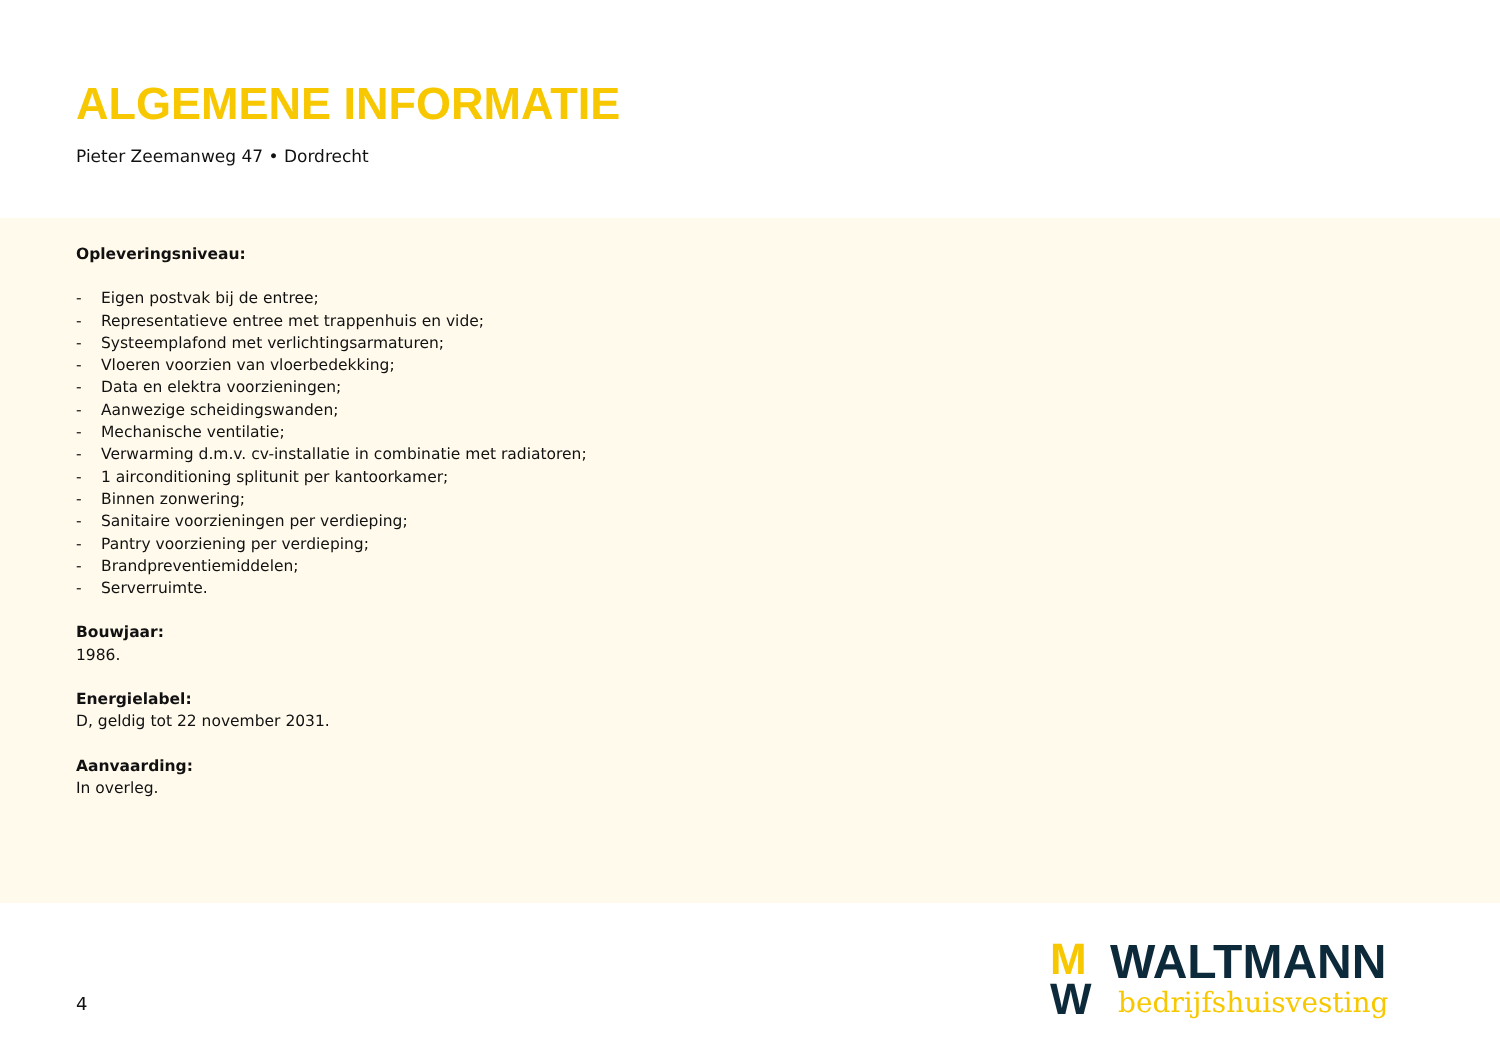ALGEMENE INFORMATIE
Pieter Zeemanweg 47 • Dordrecht
Opleveringsniveau:
- Eigen postvak bij de entree;
- Representatieve entree met trappenhuis en vide;
- Systeemplafond met verlichtingsarmaturen;
- Vloeren voorzien van vloerbedekking;
- Data en elektra voorzieningen;
- Aanwezige scheidingswanden;
- Mechanische ventilatie;
- Verwarming d.m.v. cv-installatie in combinatie met radiatoren;
- 1 airconditioning splitunit per kantoorkamer;
- Binnen zonwering;
- Sanitaire voorzieningen per verdieping;
- Pantry voorziening per verdieping;
- Brandpreventiemiddelen;
- Serverruimte.
Bouwjaar:
1986.
Energielabel:
D, geldig tot 22 november 2031.
Aanvaarding:
In overleg.
4
M
W
WALTMANN
bedrijfshuisvesting